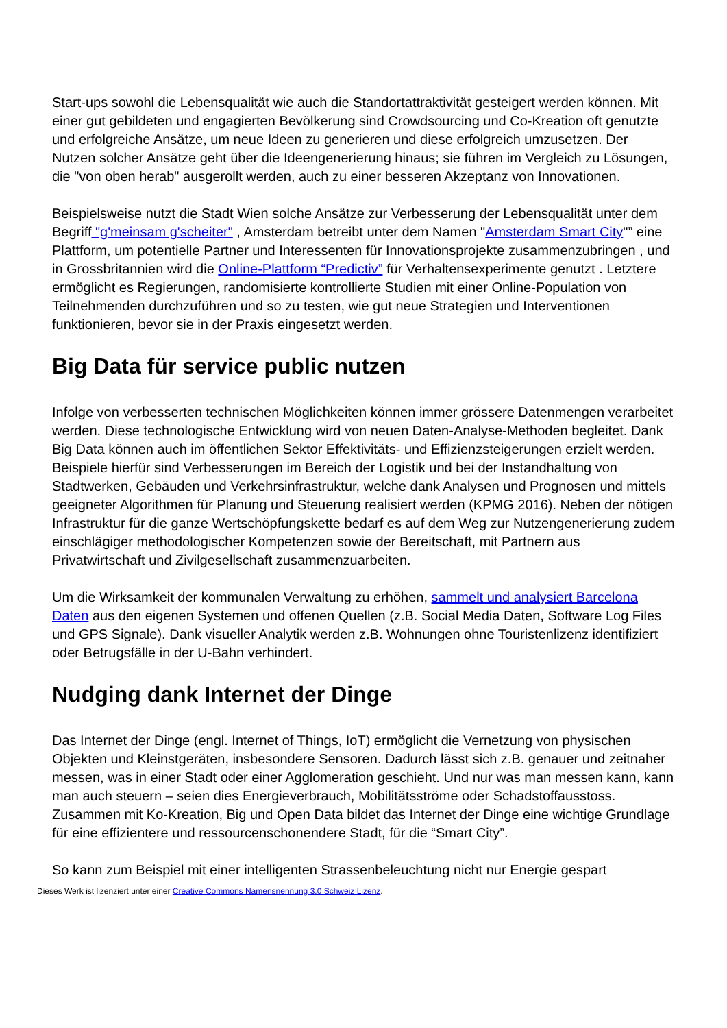Start-ups sowohl die Lebensqualität wie auch die Standortattraktivität gesteigert werden können. Mit einer gut gebildeten und engagierten Bevölkerung sind Crowdsourcing und Co-Kreation oft genutzte und erfolgreiche Ansätze, um neue Ideen zu generieren und diese erfolgreich umzusetzen. Der Nutzen solcher Ansätze geht über die Ideengenerierung hinaus; sie führen im Vergleich zu Lösungen, die "von oben herab" ausgerollt werden, auch zu einer besseren Akzeptanz von Innovationen.
Beispielsweise nutzt die Stadt Wien solche Ansätze zur Verbesserung der Lebensqualität unter dem Begriff "g'meinsam g'scheiter" , Amsterdam betreibt unter dem Namen "Amsterdam Smart City"” eine Plattform, um potentielle Partner und Interessenten für Innovationsprojekte zusammenzubringen , und in Grossbritannien wird die Online-Plattform “Predictiv” für Verhaltensexperimente genutzt . Letztere ermöglicht es Regierungen, randomisierte kontrollierte Studien mit einer Online-Population von Teilnehmenden durchzuführen und so zu testen, wie gut neue Strategien und Interventionen funktionieren, bevor sie in der Praxis eingesetzt werden.
Big Data für service public nutzen
Infolge von verbesserten technischen Möglichkeiten können immer grössere Datenmengen verarbeitet werden. Diese technologische Entwicklung wird von neuen Daten-Analyse-Methoden begleitet. Dank Big Data können auch im öffentlichen Sektor Effektivitäts- und Effizienzsteigerungen erzielt werden. Beispiele hierfür sind Verbesserungen im Bereich der Logistik und bei der Instandhaltung von Stadtwerken, Gebäuden und Verkehrsinfrastruktur, welche dank Analysen und Prognosen und mittels geeigneter Algorithmen für Planung und Steuerung realisiert werden (KPMG 2016). Neben der nötigen Infrastruktur für die ganze Wertschöpfungskette bedarf es auf dem Weg zur Nutzengenerierung zudem einschlägiger methodologischer Kompetenzen sowie der Bereitschaft, mit Partnern aus Privatwirtschaft und Zivilgesellschaft zusammenzuarbeiten.
Um die Wirksamkeit der kommunalen Verwaltung zu erhöhen, sammelt und analysiert Barcelona Daten aus den eigenen Systemen und offenen Quellen (z.B. Social Media Daten, Software Log Files und GPS Signale). Dank visueller Analytik werden z.B. Wohnungen ohne Touristenlizenz identifiziert oder Betrugsfälle in der U-Bahn verhindert.
Nudging dank Internet der Dinge
Das Internet der Dinge (engl. Internet of Things, IoT) ermöglicht die Vernetzung von physischen Objekten und Kleinstgeräten, insbesondere Sensoren. Dadurch lässt sich z.B. genauer und zeitnaher messen, was in einer Stadt oder einer Agglomeration geschieht. Und nur was man messen kann, kann man auch steuern – seien dies Energieverbrauch, Mobilitätsströme oder Schadstoffausstoss. Zusammen mit Ko-Kreation, Big und Open Data bildet das Internet der Dinge eine wichtige Grundlage für eine effizientere und ressourcenschonendere Stadt, für die “Smart City”.
So kann zum Beispiel mit einer intelligenten Strassenbeleuchtung nicht nur Energie gespart
Dieses Werk ist lizenziert unter einer Creative Commons Namensnennung 3.0 Schweiz Lizenz.